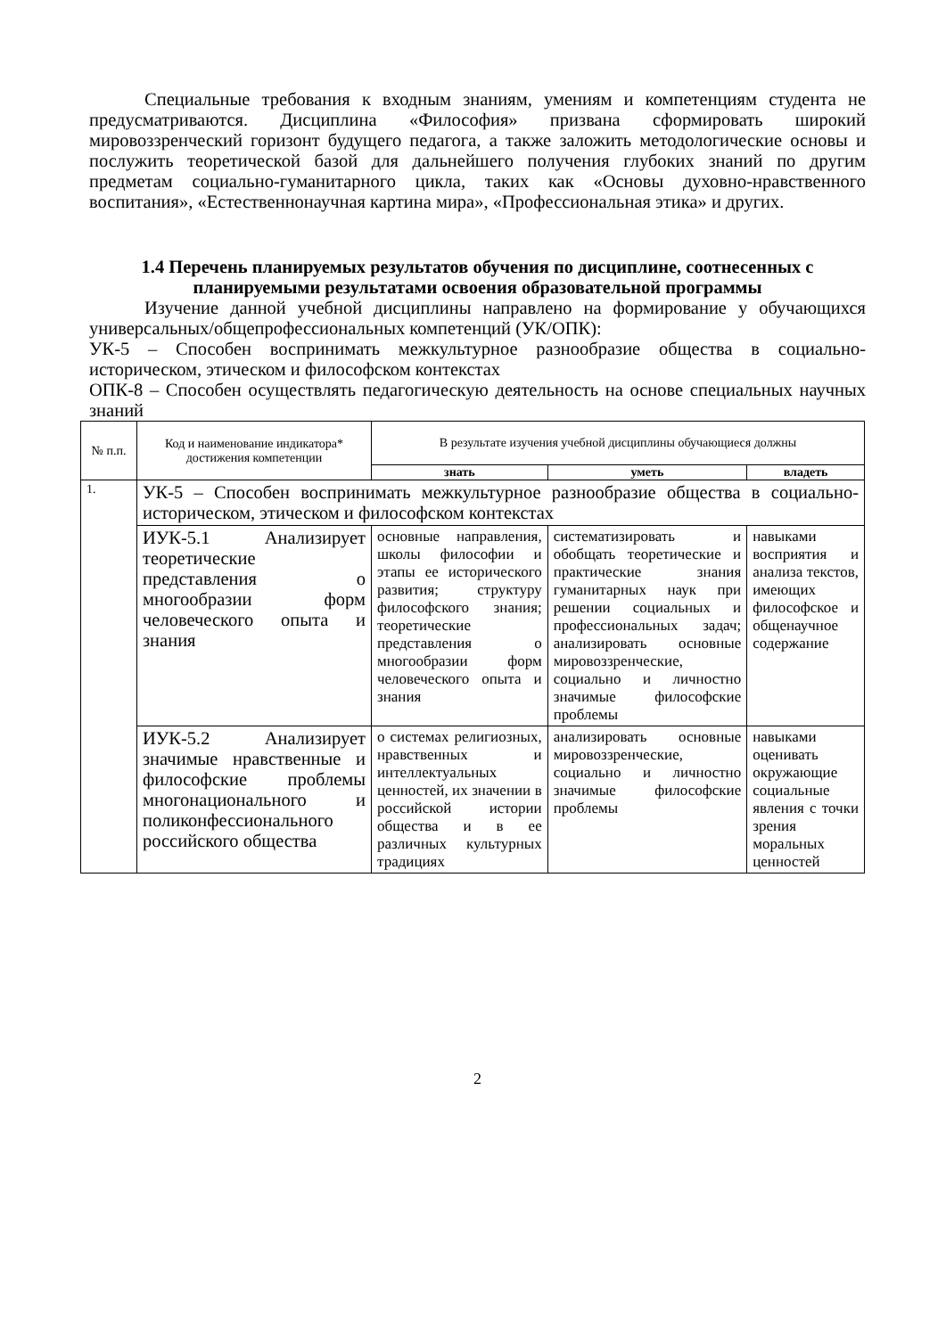Специальные требования к входным знаниям, умениям и компетенциям студента не предусматриваются. Дисциплина «Философия» призвана сформировать широкий мировоззренческий горизонт будущего педагога, а также заложить методологические основы и послужить теоретической базой для дальнейшего получения глубоких знаний по другим предметам социально-гуманитарного цикла, таких как «Основы духовно-нравственного воспитания», «Естественнонаучная картина мира», «Профессиональная этика» и других.
1.4 Перечень планируемых результатов обучения по дисциплине, соотнесенных с планируемыми результатами освоения образовательной программы
Изучение данной учебной дисциплины направлено на формирование у обучающихся универсальных/общепрофессиональных компетенций (УК/ОПК):
УК-5 – Способен воспринимать межкультурное разнообразие общества в социально-историческом, этическом и философском контекстах
ОПК-8 – Способен осуществлять педагогическую деятельность на основе специальных научных знаний
| № п.п. | Код и наименование индикатора* достижения компетенции | В результате изучения учебной дисциплины обучающиеся должны | | |
| --- | --- | --- | --- | --- |
| | | знать | уметь | владеть |
| 1. | УК-5 – Способен воспринимать межкультурное разнообразие общества в социально-историческом, этическом и философском контекстах | | | |
| | ИУК-5.1 Анализирует теоретические представления о многообразии форм человеческого опыта и знания | основные направления, школы философии и этапы ее исторического развития; структуру философского знания; теоретические представления о многообразии форм человеческого опыта и знания | систематизировать и обобщать теоретические и практические знания гуманитарных наук при решении социальных и профессиональных задач; анализировать основные мировоззренческие, социально и личностно значимые философские проблемы | навыками восприятия и анализа текстов, имеющих философское и общенаучное содержание |
| | ИУК-5.2 Анализирует значимые нравственные и философские проблемы многонационального и поликонфессионального российского общества | о системах религиозных, нравственных и интеллектуальных ценностей, их значении в российской истории общества и в ее различных культурных традициях | анализировать основные мировоззренческие, социально и личностно значимые философские проблемы | навыками оценивать окружающие социальные явления с точки зрения моральных ценностей |
2